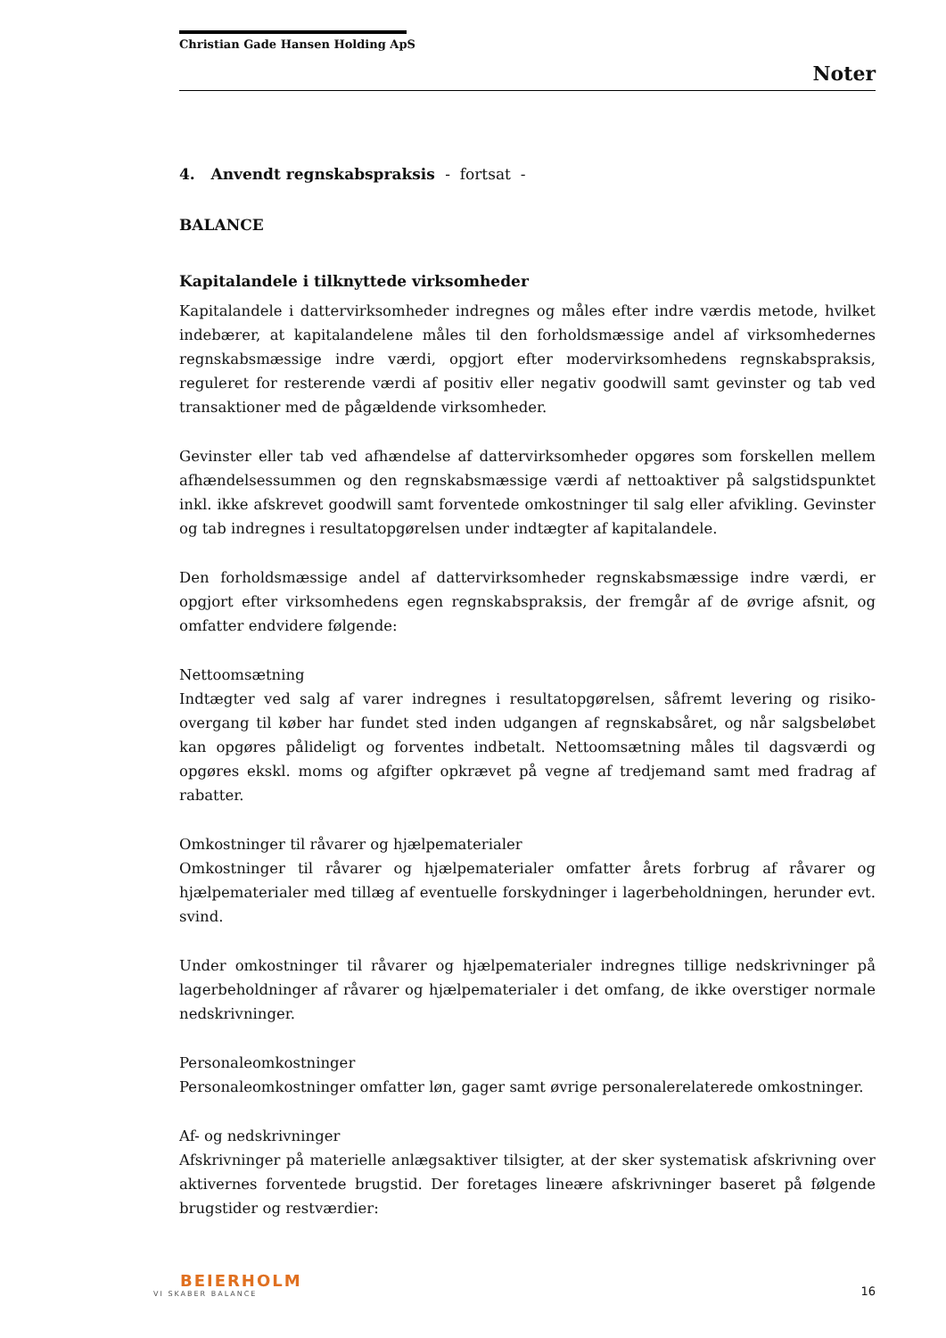Christian Gade Hansen Holding ApS
Noter
4. Anvendt regnskabspraksis - fortsat -
BALANCE
Kapitalandele i tilknyttede virksomheder
Kapitalandele i dattervirksomheder indregnes og måles efter indre værdis metode, hvilket indebærer, at kapitalandelene måles til den forholdsmæssige andel af virksomhedernes regnskabsmæssige indre værdi, opgjort efter modervirksomhedens regnskabspraksis, reguleret for resterende værdi af positiv eller negativ goodwill samt gevinster og tab ved transaktioner med de pågældende virksomheder.
Gevinster eller tab ved afhændelse af dattervirksomheder opgøres som forskellen mellem afhændelsessummen og den regnskabsmæssige værdi af nettoaktiver på salgstidspunktet inkl. ikke afskrevet goodwill samt forventede omkostninger til salg eller afvikling. Gevinster og tab indregnes i resultatopgørelsen under indtægter af kapitalandele.
Den forholdsmæssige andel af dattervirksomheder regnskabsmæssige indre værdi, er opgjort efter virksomhedens egen regnskabspraksis, der fremgår af de øvrige afsnit, og omfatter endvidere følgende:
Nettoomsætning
Indtægter ved salg af varer indregnes i resultatopgørelsen, såfremt levering og risiko-overgang til køber har fundet sted inden udgangen af regnskabsåret, og når salgsbeløbet kan opgøres pålideligt og forventes indbetalt. Nettoomsætning måles til dagsværdi og opgøres ekskl. moms og afgifter opkrævet på vegne af tredjemand samt med fradrag af rabatter.
Omkostninger til råvarer og hjælpematerialer
Omkostninger til råvarer og hjælpematerialer omfatter årets forbrug af råvarer og hjælpematerialer med tillæg af eventuelle forskydninger i lagerbeholdningen, herunder evt. svind.
Under omkostninger til råvarer og hjælpematerialer indregnes tillige nedskrivninger på lagerbeholdninger af råvarer og hjælpematerialer i det omfang, de ikke overstiger normale nedskrivninger.
Personaleomkostninger
Personaleomkostninger omfatter løn, gager samt øvrige personalerelaterede omkostninger.
Af- og nedskrivninger
Afskrivninger på materielle anlægsaktiver tilsigter, at der sker systematisk afskrivning over aktivernes forventede brugstid. Der foretages lineære afskrivninger baseret på følgende brugstider og restværdier:
BEIERHOLM
VI SKABER BALANCE
16